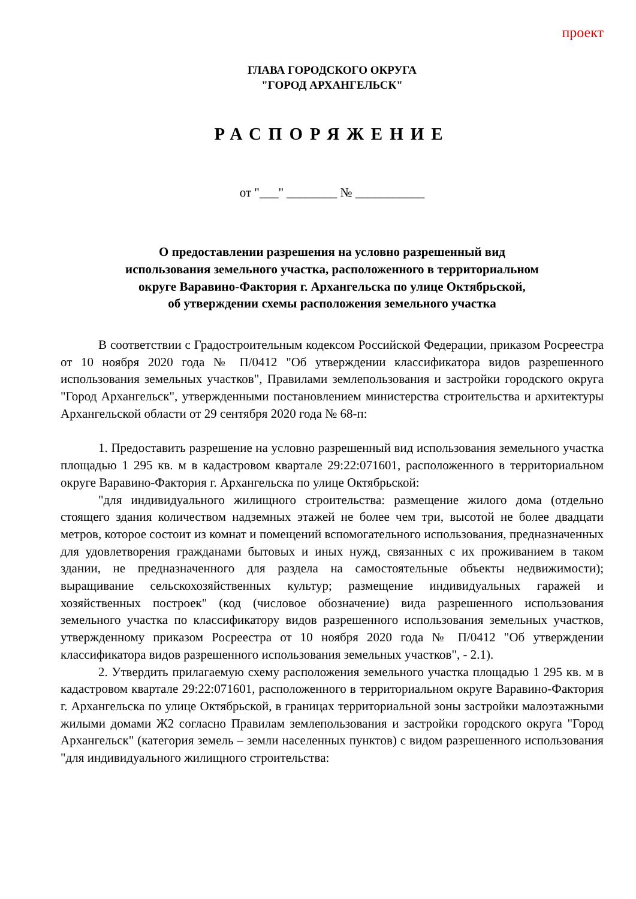проект
ГЛАВА ГОРОДСКОГО ОКРУГА
"ГОРОД АРХАНГЕЛЬСК"
РАСПОРЯЖЕНИЕ
от "___" ________ № ___________
О предоставлении разрешения на условно разрешенный вид
использования земельного участка, расположенного в территориальном
округе Варавино-Фактория г. Архангельска по улице Октябрьской,
об утверждении схемы расположения земельного участка
В соответствии с Градостроительным кодексом Российской Федерации, приказом Росреестра от 10 ноября 2020 года № П/0412 "Об утверждении классификатора видов разрешенного использования земельных участков", Правилами землепользования и застройки городского округа "Город Архангельск", утвержденными постановлением министерства строительства и архитектуры Архангельской области от 29 сентября 2020 года № 68-п:
1. Предоставить разрешение на условно разрешенный вид использования земельного участка площадью 1 295 кв. м в кадастровом квартале 29:22:071601, расположенного в территориальном округе Варавино-Фактория г. Архангельска по улице Октябрьской:
"для индивидуального жилищного строительства: размещение жилого дома (отдельно стоящего здания количеством надземных этажей не более чем три, высотой не более двадцати метров, которое состоит из комнат и помещений вспомогательного использования, предназначенных для удовлетворения гражданами бытовых и иных нужд, связанных с их проживанием в таком здании, не предназначенного для раздела на самостоятельные объекты недвижимости); выращивание сельскохозяйственных культур; размещение индивидуальных гаражей и хозяйственных построек" (код (числовое обозначение) вида разрешенного использования земельного участка по классификатору видов разрешенного использования земельных участков, утвержденному приказом Росреестра от 10 ноября 2020 года № П/0412 "Об утверждении классификатора видов разрешенного использования земельных участков", - 2.1).
2. Утвердить прилагаемую схему расположения земельного участка площадью 1 295 кв. м в кадастровом квартале 29:22:071601, расположенного в территориальном округе Варавино-Фактория г. Архангельска по улице Октябрьской, в границах территориальной зоны застройки малоэтажными жилыми домами Ж2 согласно Правилам землепользования и застройки городского округа "Город Архангельск" (категория земель – земли населенных пунктов) с видом разрешенного использования "для индивидуального жилищного строительства: